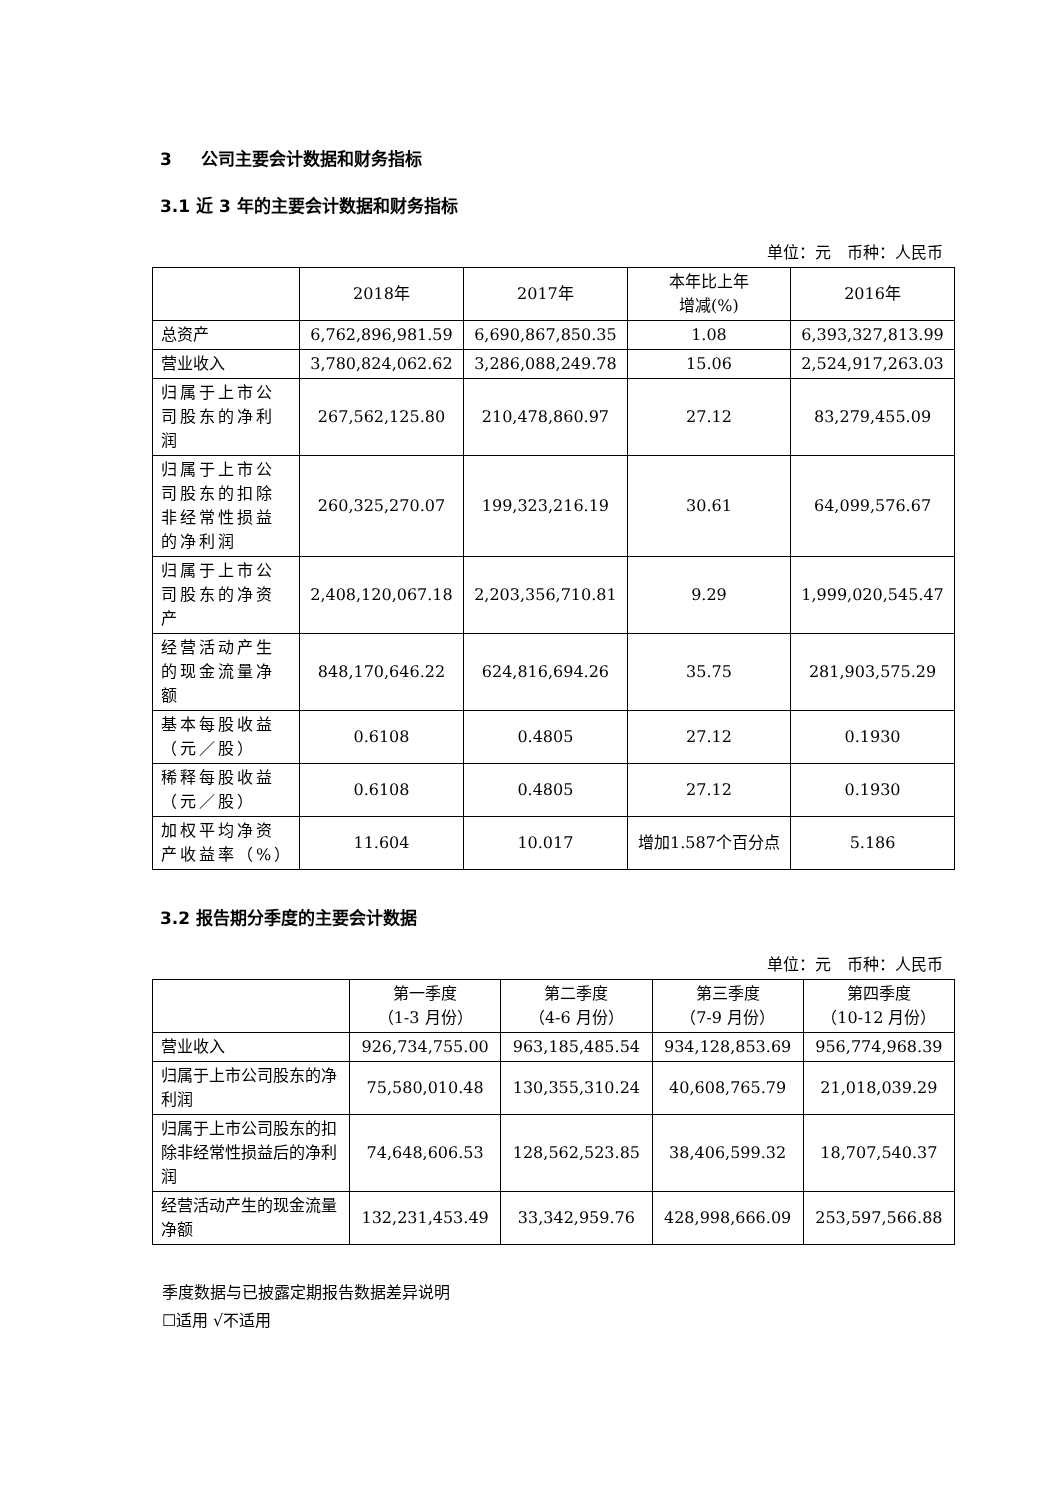3 公司主要会计数据和财务指标
3.1 近 3 年的主要会计数据和财务指标
单位：元　币种：人民币
| | 2018年 | 2017年 | 本年比上年 增减(%) | 2016年 |
| --- | --- | --- | --- | --- |
| 总资产 | 6,762,896,981.59 | 6,690,867,850.35 | 1.08 | 6,393,327,813.99 |
| 营业收入 | 3,780,824,062.62 | 3,286,088,249.78 | 15.06 | 2,524,917,263.03 |
| 归属于上市公司股东的净利润 | 267,562,125.80 | 210,478,860.97 | 27.12 | 83,279,455.09 |
| 归属于上市公司股东的扣除非经常性损益的净利润 | 260,325,270.07 | 199,323,216.19 | 30.61 | 64,099,576.67 |
| 归属于上市公司股东的净资产 | 2,408,120,067.18 | 2,203,356,710.81 | 9.29 | 1,999,020,545.47 |
| 经营活动产生的现金流量净额 | 848,170,646.22 | 624,816,694.26 | 35.75 | 281,903,575.29 |
| 基本每股收益（元／股） | 0.6108 | 0.4805 | 27.12 | 0.1930 |
| 稀释每股收益（元／股） | 0.6108 | 0.4805 | 27.12 | 0.1930 |
| 加权平均净资产收益率（%） | 11.604 | 10.017 | 增加1.587个百分点 | 5.186 |
3.2 报告期分季度的主要会计数据
单位：元　币种：人民币
| | 第一季度 （1-3 月份） | 第二季度 （4-6 月份） | 第三季度 （7-9 月份） | 第四季度 （10-12 月份） |
| --- | --- | --- | --- | --- |
| 营业收入 | 926,734,755.00 | 963,185,485.54 | 934,128,853.69 | 956,774,968.39 |
| 归属于上市公司股东的净利润 | 75,580,010.48 | 130,355,310.24 | 40,608,765.79 | 21,018,039.29 |
| 归属于上市公司股东的扣除非经常性损益后的净利润 | 74,648,606.53 | 128,562,523.85 | 38,406,599.32 | 18,707,540.37 |
| 经营活动产生的现金流量净额 | 132,231,453.49 | 33,342,959.76 | 428,998,666.09 | 253,597,566.88 |
季度数据与已披露定期报告数据差异说明
☐适用 √不适用